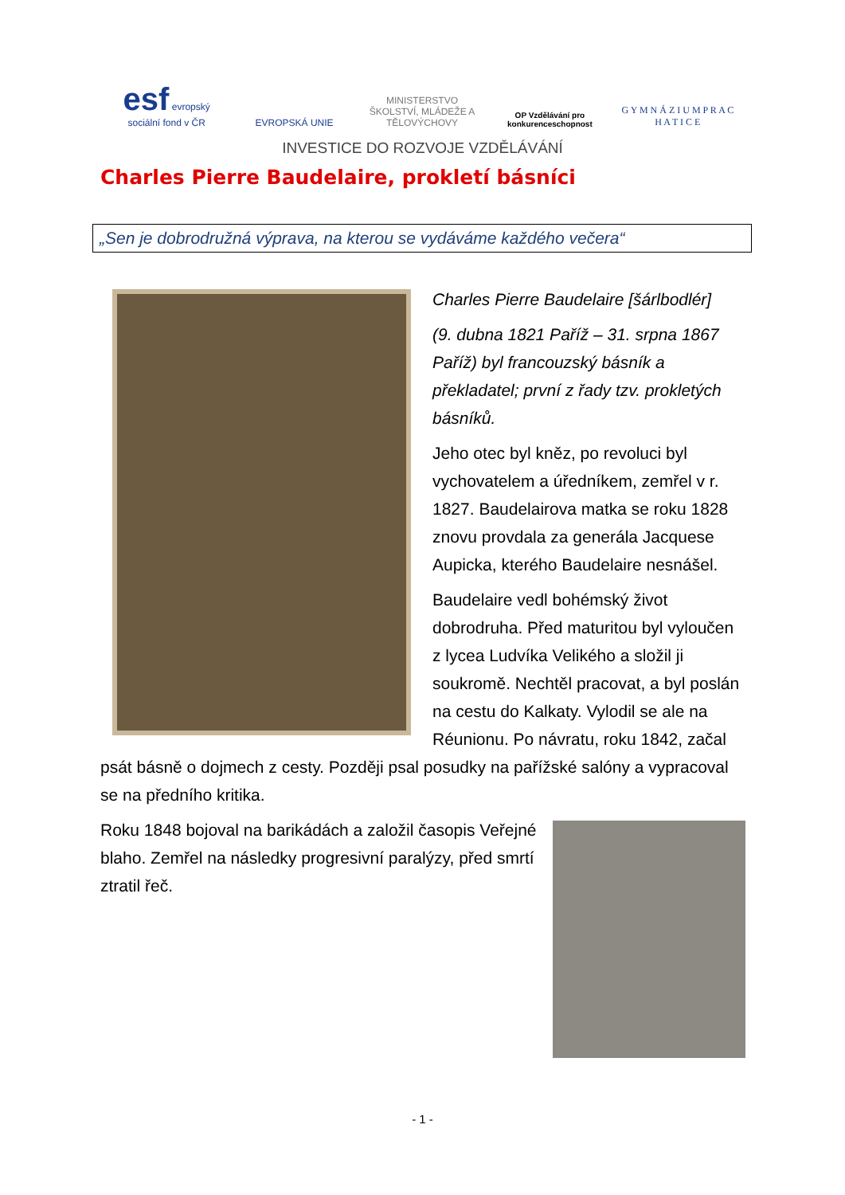esf evropský sociální fond v ČR
EVROPSKÁ UNIE
MINISTERSTVO ŠKOLSTVÍ, MLÁDEŽE A TĚLOVÝCHOVY
OP Vzdělávání pro konkurenceschopnost
G Y M N Á Z I U M P R A C H A T I C E
INVESTICE DO ROZVOJE VZDĚLÁVÁNÍ
Charles Pierre Baudelaire, prokletí básníci
„Sen je dobrodružná výprava, na kterou se vydáváme každého večera“
Charles Pierre Baudelaire [šárlbodlér]
(9. dubna 1821 Paříž – 31. srpna 1867 Paříž) byl francouzský básník a překladatel; první z řady tzv. prokletých básníků.
Jeho otec byl kněz, po revoluci byl vychovatelem a úředníkem, zemřel v r. 1827. Baudelairova matka se roku 1828 znovu provdala za generála Jacquese Aupicka, kterého Baudelaire nesnášel.
Baudelaire vedl bohémský život dobrodruha. Před maturitou byl vyloučen z lycea Ludvíka Velikého a složil ji soukromě. Nechtěl pracovat, a byl poslán na cestu do Kalkaty. Vylodil se ale na Réunionu. Po návratu, roku 1842, začal psát básně o dojmech z cesty. Později psal posudky na pařížské salóny a vypracoval se na předního kritika.
Roku 1848 bojoval na barikádách a založil časopis Veřejné blaho. Zemřel na následky progresivní paralýzy, před smrtí ztratil řeč.
- 1 -